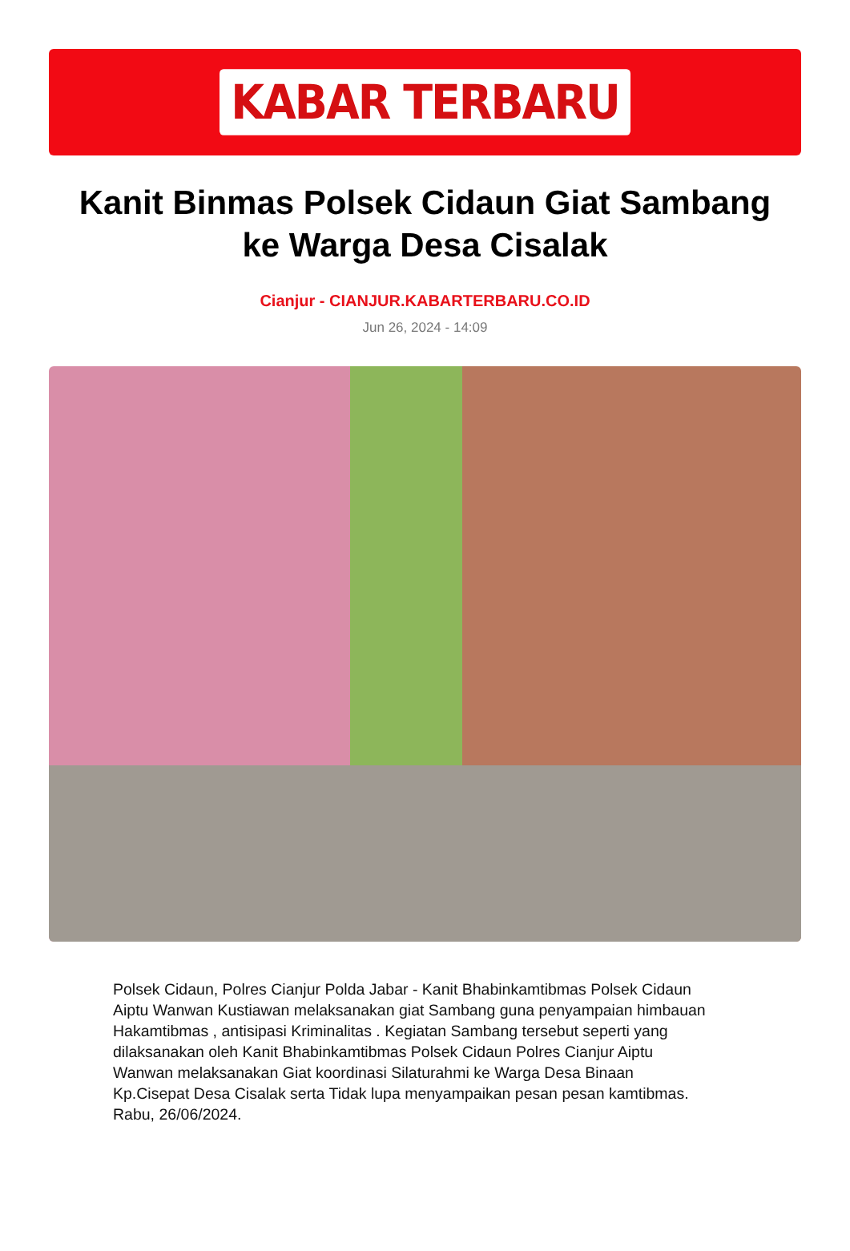KABAR TERBARU
Kanit Binmas Polsek Cidaun Giat Sambang ke Warga Desa Cisalak
Cianjur - CIANJUR.KABARTERBARU.CO.ID
Jun 26, 2024 - 14:09
Polsek Cidaun, Polres Cianjur Polda Jabar - Kanit Bhabinkamtibmas Polsek Cidaun Aiptu Wanwan Kustiawan melaksanakan giat Sambang guna penyampaian himbauan Hakamtibmas , antisipasi Kriminalitas . Kegiatan Sambang tersebut seperti yang dilaksanakan oleh Kanit Bhabinkamtibmas Polsek Cidaun Polres Cianjur Aiptu Wanwan melaksanakan Giat koordinasi Silaturahmi ke Warga Desa Binaan Kp.Cisepat Desa Cisalak serta Tidak lupa menyampaikan pesan pesan kamtibmas. Rabu, 26/06/2024.